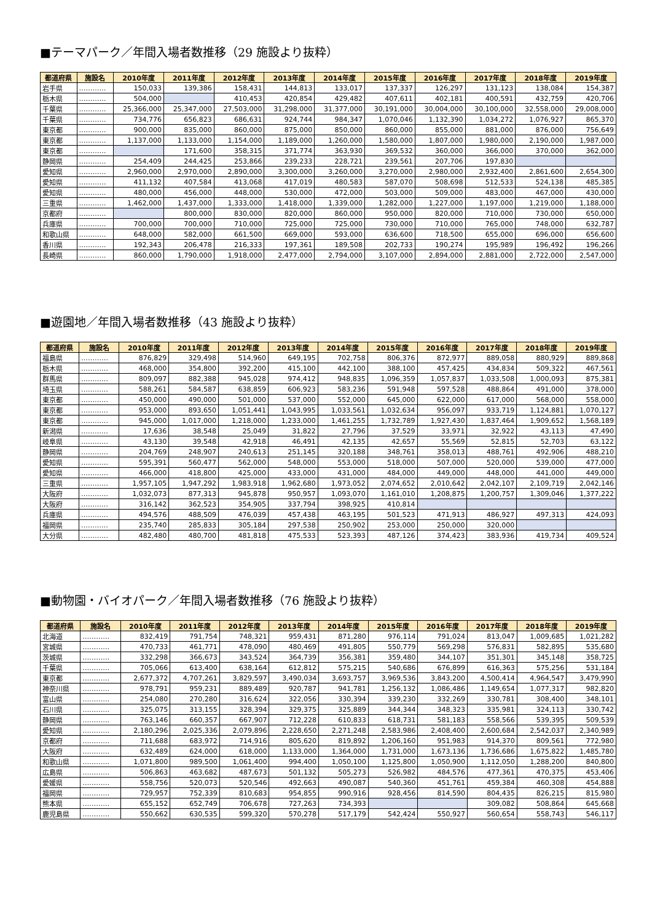■テーマパーク／年間入場者数推移（29 施設より抜粋）
| 都道府県 | 施設名 | 2010年度 | 2011年度 | 2012年度 | 2013年度 | 2014年度 | 2015年度 | 2016年度 | 2017年度 | 2018年度 | 2019年度 |
| --- | --- | --- | --- | --- | --- | --- | --- | --- | --- | --- | --- |
| 岩手県 | ………… | 150,033 | 139,386 | 158,431 | 144,813 | 133,017 | 137,337 | 126,297 | 131,123 | 138,084 | 154,387 |
| 栃木県 | ………… | 504,000 | | 410,453 | 420,854 | 429,482 | 407,611 | 402,181 | 400,591 | 432,759 | 420,706 |
| 千葉県 | ………… | 25,366,000 | 25,347,000 | 27,503,000 | 31,298,000 | 31,377,000 | 30,191,000 | 30,004,000 | 30,100,000 | 32,558,000 | 29,008,000 |
| 千葉県 | ………… | 734,776 | 656,823 | 686,631 | 924,744 | 984,347 | 1,070,046 | 1,132,390 | 1,034,272 | 1,076,927 | 865,370 |
| 東京都 | ………… | 900,000 | 835,000 | 860,000 | 875,000 | 850,000 | 860,000 | 855,000 | 881,000 | 876,000 | 756,649 |
| 東京都 | ………… | 1,137,000 | 1,133,000 | 1,154,000 | 1,189,000 | 1,260,000 | 1,580,000 | 1,807,000 | 1,980,000 | 2,190,000 | 1,987,000 |
| 東京都 | ………… | | 171,600 | 358,315 | 371,774 | 363,930 | 369,532 | 360,000 | 366,000 | 370,000 | 362,000 |
| 静岡県 | ………… | 254,409 | 244,425 | 253,866 | 239,233 | 228,721 | 239,561 | 207,706 | 197,830 | | |
| 愛知県 | ………… | 2,960,000 | 2,970,000 | 2,890,000 | 3,300,000 | 3,260,000 | 3,270,000 | 2,980,000 | 2,932,400 | 2,861,600 | 2,654,300 |
| 愛知県 | ………… | 411,132 | 407,584 | 413,068 | 417,019 | 480,583 | 587,070 | 508,698 | 512,533 | 524,138 | 485,385 |
| 愛知県 | ………… | 480,000 | 456,000 | 448,000 | 530,000 | 472,000 | 503,000 | 509,000 | 483,000 | 467,000 | 430,000 |
| 三重県 | ………… | 1,462,000 | 1,437,000 | 1,333,000 | 1,418,000 | 1,339,000 | 1,282,000 | 1,227,000 | 1,197,000 | 1,219,000 | 1,188,000 |
| 京都府 | ………… | | 800,000 | 830,000 | 820,000 | 860,000 | 950,000 | 820,000 | 710,000 | 730,000 | 650,000 |
| 兵庫県 | ………… | 700,000 | 700,000 | 710,000 | 725,000 | 725,000 | 730,000 | 710,000 | 765,000 | 748,000 | 632,787 |
| 和歌山県 | ………… | 648,000 | 582,000 | 661,500 | 669,000 | 593,000 | 636,600 | 718,500 | 655,000 | 696,000 | 656,600 |
| 香川県 | ………… | 192,343 | 206,478 | 216,333 | 197,361 | 189,508 | 202,733 | 190,274 | 195,989 | 196,492 | 196,266 |
| 長崎県 | ………… | 860,000 | 1,790,000 | 1,918,000 | 2,477,000 | 2,794,000 | 3,107,000 | 2,894,000 | 2,881,000 | 2,722,000 | 2,547,000 |
■遊園地／年間入場者数推移（43 施設より抜粋）
| 都道府県 | 施設名 | 2010年度 | 2011年度 | 2012年度 | 2013年度 | 2014年度 | 2015年度 | 2016年度 | 2017年度 | 2018年度 | 2019年度 |
| --- | --- | --- | --- | --- | --- | --- | --- | --- | --- | --- | --- |
| 福島県 | ………… | 876,829 | 329,498 | 514,960 | 649,195 | 702,758 | 806,376 | 872,977 | 889,058 | 880,929 | 889,868 |
| 栃木県 | ………… | 468,000 | 354,800 | 392,200 | 415,100 | 442,100 | 388,100 | 457,425 | 434,834 | 509,322 | 467,561 |
| 群馬県 | ………… | 809,097 | 882,388 | 945,028 | 974,412 | 948,835 | 1,096,359 | 1,057,837 | 1,033,508 | 1,000,093 | 875,381 |
| 埼玉県 | ………… | 588,261 | 584,587 | 638,859 | 606,923 | 583,236 | 591,948 | 597,528 | 488,864 | 491,000 | 378,000 |
| 東京都 | ………… | 450,000 | 490,000 | 501,000 | 537,000 | 552,000 | 645,000 | 622,000 | 617,000 | 568,000 | 558,000 |
| 東京都 | ………… | 953,000 | 893,650 | 1,051,441 | 1,043,995 | 1,033,561 | 1,032,634 | 956,097 | 933,719 | 1,124,881 | 1,070,127 |
| 東京都 | ………… | 945,000 | 1,017,000 | 1,218,000 | 1,233,000 | 1,461,255 | 1,732,789 | 1,927,430 | 1,837,464 | 1,909,652 | 1,568,189 |
| 新潟県 | ………… | 17,636 | 38,548 | 25,049 | 31,822 | 27,796 | 37,529 | 33,971 | 32,922 | 43,113 | 47,490 |
| 岐阜県 | ………… | 43,130 | 39,548 | 42,918 | 46,491 | 42,135 | 42,657 | 55,569 | 52,815 | 52,703 | 63,122 |
| 静岡県 | ………… | 204,769 | 248,907 | 240,613 | 251,145 | 320,188 | 348,761 | 358,013 | 488,761 | 492,906 | 488,210 |
| 愛知県 | ………… | 595,391 | 560,477 | 562,000 | 548,000 | 553,000 | 518,000 | 507,000 | 520,000 | 539,000 | 477,000 |
| 愛知県 | ………… | 466,000 | 418,800 | 425,000 | 433,000 | 431,000 | 484,000 | 449,000 | 448,000 | 441,000 | 449,000 |
| 三重県 | ………… | 1,957,105 | 1,947,292 | 1,983,918 | 1,962,680 | 1,973,052 | 2,074,652 | 2,010,642 | 2,042,107 | 2,109,719 | 2,042,146 |
| 大阪府 | ………… | 1,032,073 | 877,313 | 945,878 | 950,957 | 1,093,070 | 1,161,010 | 1,208,875 | 1,200,757 | 1,309,046 | 1,377,222 |
| 大阪府 | ………… | 316,142 | 362,523 | 354,905 | 337,794 | 398,925 | 410,814 | | | | |
| 兵庫県 | ………… | 494,576 | 488,509 | 476,039 | 457,438 | 463,195 | 501,523 | 471,913 | 486,927 | 497,313 | 424,093 |
| 福岡県 | ………… | 235,740 | 285,833 | 305,184 | 297,538 | 250,902 | 253,000 | 250,000 | 320,000 | | |
| 大分県 | ………… | 482,480 | 480,700 | 481,818 | 475,533 | 523,393 | 487,126 | 374,423 | 383,936 | 419,734 | 409,524 |
■動物園・バイオパーク／年間入場者数推移（76 施設より抜粋）
| 都道府県 | 施設名 | 2010年度 | 2011年度 | 2012年度 | 2013年度 | 2014年度 | 2015年度 | 2016年度 | 2017年度 | 2018年度 | 2019年度 |
| --- | --- | --- | --- | --- | --- | --- | --- | --- | --- | --- | --- |
| 北海道 | ………… | 832,419 | 791,754 | 748,321 | 959,431 | 871,280 | 976,114 | 791,024 | 813,047 | 1,009,685 | 1,021,282 |
| 宮城県 | ………… | 470,733 | 461,771 | 478,090 | 480,469 | 491,805 | 550,779 | 569,298 | 576,831 | 582,895 | 535,680 |
| 茨城県 | ………… | 332,298 | 366,673 | 343,524 | 364,739 | 356,381 | 359,480 | 344,107 | 351,301 | 345,148 | 358,725 |
| 千葉県 | ………… | 705,066 | 613,400 | 638,164 | 612,812 | 575,215 | 540,686 | 676,899 | 616,363 | 575,256 | 531,184 |
| 東京都 | ………… | 2,677,372 | 4,707,261 | 3,829,597 | 3,490,034 | 3,693,757 | 3,969,536 | 3,843,200 | 4,500,414 | 4,964,547 | 3,479,990 |
| 神奈川県 | ………… | 978,791 | 959,231 | 889,489 | 920,787 | 941,781 | 1,256,132 | 1,086,486 | 1,149,654 | 1,077,317 | 982,820 |
| 富山県 | ………… | 254,080 | 270,280 | 316,624 | 322,056 | 330,394 | 339,230 | 332,269 | 330,781 | 308,400 | 348,101 |
| 石川県 | ………… | 325,075 | 313,155 | 328,394 | 329,375 | 325,889 | 344,344 | 348,323 | 335,981 | 324,113 | 330,742 |
| 静岡県 | ………… | 763,146 | 660,357 | 667,907 | 712,228 | 610,833 | 618,731 | 581,183 | 558,566 | 539,395 | 509,539 |
| 愛知県 | ………… | 2,180,296 | 2,025,336 | 2,079,896 | 2,228,650 | 2,271,248 | 2,583,986 | 2,408,400 | 2,600,684 | 2,542,037 | 2,340,989 |
| 京都府 | ………… | 711,688 | 683,972 | 714,916 | 805,620 | 819,892 | 1,206,160 | 951,983 | 914,370 | 809,561 | 772,980 |
| 大阪府 | ………… | 632,489 | 624,000 | 618,000 | 1,133,000 | 1,364,000 | 1,731,000 | 1,673,136 | 1,736,686 | 1,675,822 | 1,485,780 |
| 和歌山県 | ………… | 1,071,800 | 989,500 | 1,061,400 | 994,400 | 1,050,100 | 1,125,800 | 1,050,900 | 1,112,050 | 1,288,200 | 840,800 |
| 広島県 | ………… | 506,863 | 463,682 | 487,673 | 501,132 | 505,273 | 526,982 | 484,576 | 477,361 | 470,375 | 453,406 |
| 愛媛県 | ………… | 558,756 | 520,073 | 520,546 | 492,663 | 490,087 | 540,360 | 451,761 | 459,384 | 460,308 | 454,888 |
| 福岡県 | ………… | 729,957 | 752,339 | 810,683 | 954,855 | 990,916 | 928,456 | 814,590 | 804,435 | 826,215 | 815,980 |
| 熊本県 | ………… | 655,152 | 652,749 | 706,678 | 727,263 | 734,393 | | | 309,082 | 508,864 | 645,668 |
| 鹿児島県 | ………… | 550,662 | 630,535 | 599,320 | 570,278 | 517,179 | 542,424 | 550,927 | 560,654 | 558,743 | 546,117 |